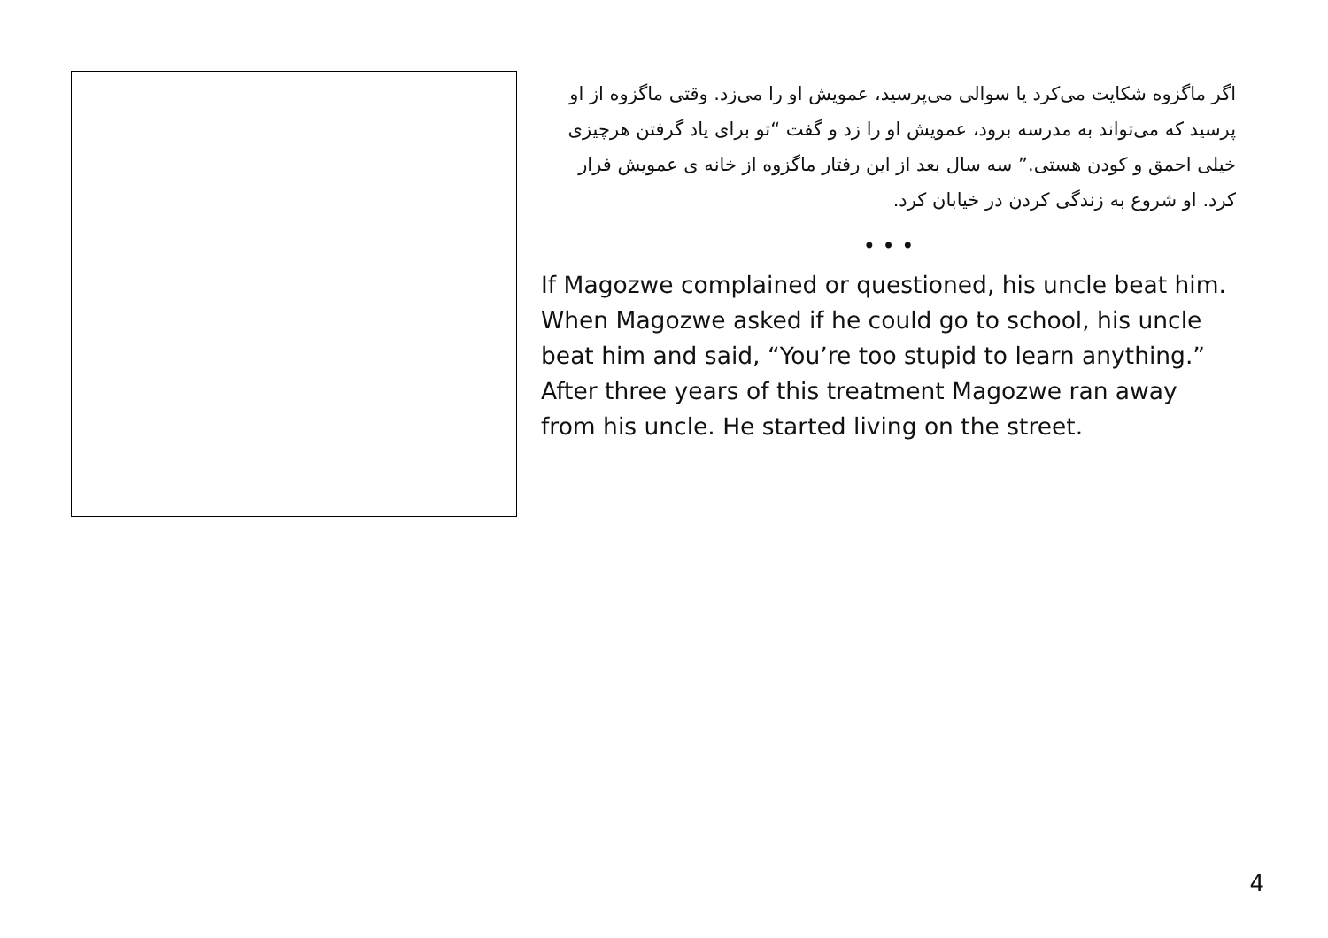اگر ماگزوه شکایت می‌کرد یا سوالی می‌پرسید، عمویش او را می‌زد. وقتی ماگزوه از او پرسید که می‌تواند به مدرسه برود، عمویش او را زد و گفت “تو برای یاد گرفتن هرچیزی خیلی احمق و کودن هستی.” سه سال بعد از این رفتار ماگزوه از خانه ی عمویش فرار کرد. او شروع به زندگی کردن در خیابان کرد.
• • •
If Magozwe complained or questioned, his uncle beat him. When Magozwe asked if he could go to school, his uncle beat him and said, “You’re too stupid to learn anything.” After three years of this treatment Magozwe ran away from his uncle. He started living on the street.
4